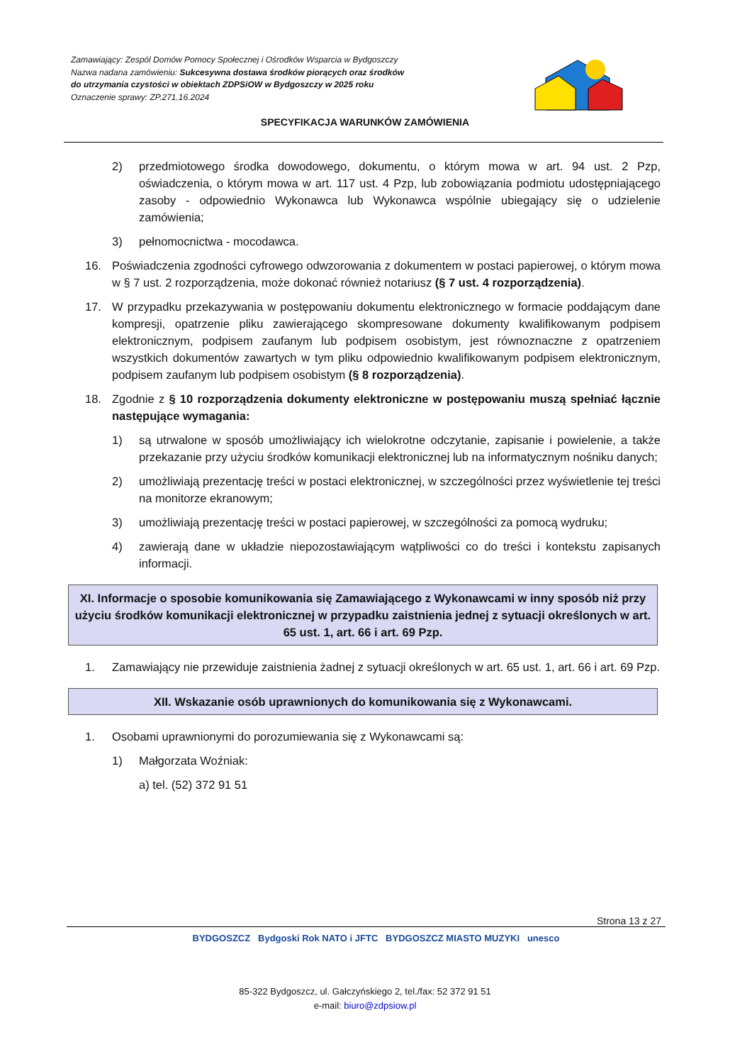Zamawiający: Zespól Domów Pomocy Społecznej i Ośrodków Wsparcia w Bydgoszczy
Nazwa nadana zamówieniu: Sukcesywna dostawa środków piorących oraz środków
do utrzymania czystości w obiektach ZDPSiOW w Bydgoszczy w 2025 roku
Oznaczenie sprawy: ZP.271.16.2024
SPECYFIKACJA WARUNKÓW ZAMÓWIENIA
2) przedmiotowego środka dowodowego, dokumentu, o którym mowa w art. 94 ust. 2 Pzp, oświadczenia, o którym mowa w art. 117 ust. 4 Pzp, lub zobowiązania podmiotu udostępniającego zasoby - odpowiednio Wykonawca lub Wykonawca wspólnie ubiegający się o udzielenie zamówienia;
3) pełnomocnictwa - mocodawca.
16. Poświadczenia zgodności cyfrowego odwzorowania z dokumentem w postaci papierowej, o którym mowa w § 7 ust. 2 rozporządzenia, może dokonać również notariusz (§ 7 ust. 4 rozporządzenia).
17. W przypadku przekazywania w postępowaniu dokumentu elektronicznego w formacie poddającym dane kompresji, opatrzenie pliku zawierającego skompresowane dokumenty kwalifikowanym podpisem elektronicznym, podpisem zaufanym lub podpisem osobistym, jest równoznaczne z opatrzeniem wszystkich dokumentów zawartych w tym pliku odpowiednio kwalifikowanym podpisem elektronicznym, podpisem zaufanym lub podpisem osobistym (§ 8 rozporządzenia).
18. Zgodnie z § 10 rozporządzenia dokumenty elektroniczne w postępowaniu muszą spełniać łącznie następujące wymagania:
1) są utrwalone w sposób umożliwiający ich wielokrotne odczytanie, zapisanie i powielenie, a także przekazanie przy użyciu środków komunikacji elektronicznej lub na informatycznym nośniku danych;
2) umożliwiają prezentację treści w postaci elektronicznej, w szczególności przez wyświetlenie tej treści na monitorze ekranowym;
3) umożliwiają prezentację treści w postaci papierowej, w szczególności za pomocą wydruku;
4) zawierają dane w układzie niepozostawiającym wątpliwości co do treści i kontekstu zapisanych informacji.
XI. Informacje o sposobie komunikowania się Zamawiającego z Wykonawcami w inny sposób niż przy użyciu środków komunikacji elektronicznej w przypadku zaistnienia jednej z sytuacji określonych w art. 65 ust. 1, art. 66 i art. 69 Pzp.
1. Zamawiający nie przewiduje zaistnienia żadnej z sytuacji określonych w art. 65 ust. 1, art. 66 i art. 69 Pzp.
XII. Wskazanie osób uprawnionych do komunikowania się z Wykonawcami.
1. Osobami uprawnionymi do porozumiewania się z Wykonawcami są:
1) Małgorzata Woźniak:
a) tel. (52) 372 91 51
Strona 13 z 27
BYDGOSZCZ Bydgoski Rok NATO i JFTC BYDGOSZCZ MIASTO MUZYKI unesco
85-322 Bydgoszcz, ul. Gałczyńskiego 2, tel./fax: 52 372 91 51
e-mail: biuro@zdpsiow.pl